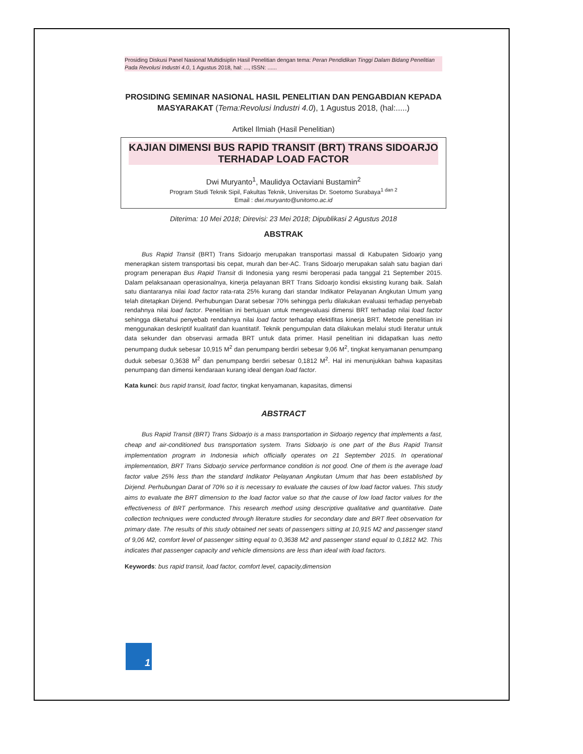Prosiding Diskusi Panel Nasional Multidisiplin Hasil Penelitian dengan tema: Peran Pendidikan Tinggi Dalam Bidang Penelitian Pada Revolusi Industri 4.0, 1 Agustus 2018, hal: ..., ISSN: ......
PROSIDING SEMINAR NASIONAL HASIL PENELITIAN DAN PENGABDIAN KEPADA MASYARAKAT (Tema:Revolusi Industri 4.0), 1 Agustus 2018, (hal:.....)
Artikel Ilmiah (Hasil Penelitian)
KAJIAN DIMENSI BUS RAPID TRANSIT (BRT) TRANS SIDOARJO
TERHADAP LOAD FACTOR
Dwi Muryanto<sup>1</sup>, Maulidya Octaviani Bustamin<sup>2</sup>
Program Studi Teknik Sipil, Fakultas Teknik, Universitas Dr. Soetomo Surabaya<sup>1 dan 2</sup>
Email : dwi.muryanto@unitomo.ac.id
Diterima: 10 Mei 2018; Direvisi: 23 Mei 2018; Dipublikasi 2 Agustus 2018
ABSTRAK
Bus Rapid Transit (BRT) Trans Sidoarjo merupakan transportasi massal di Kabupaten Sidoarjo yang menerapkan sistem transportasi bis cepat, murah dan ber-AC. Trans Sidoarjo merupakan salah satu bagian dari program penerapan Bus Rapid Transit di Indonesia yang resmi beroperasi pada tanggal 21 September 2015. Dalam pelaksanaan operasionalnya, kinerja pelayanan BRT Trans Sidoarjo kondisi eksisting kurang baik. Salah satu diantaranya nilai load factor rata-rata 25% kurang dari standar Indikator Pelayanan Angkutan Umum yang telah ditetapkan Dirjend. Perhubungan Darat sebesar 70% sehingga perlu dilakukan evaluasi terhadap penyebab rendahnya nilai load factor. Penelitian ini bertujuan untuk mengevaluasi dimensi BRT terhadap nilai load factor sehingga diketahui penyebab rendahnya nilai load factor terhadap efektifitas kinerja BRT. Metode penelitian ini menggunakan deskriptif kualitatif dan kuantitatif. Teknik pengumpulan data dilakukan melalui studi literatur untuk data sekunder dan observasi armada BRT untuk data primer. Hasil penelitian ini didapatkan luas netto penumpang duduk sebesar 10,915 M<sup>2</sup> dan penumpang berdiri sebesar 9,06 M<sup>2</sup>, tingkat kenyamanan penumpang duduk sebesar 0,3638 M<sup>2</sup> dan penumpang berdiri sebesar 0,1812 M<sup>2</sup>. Hal ini menunjukkan bahwa kapasitas penumpang dan dimensi kendaraan kurang ideal dengan load factor.
Kata kunci: bus rapid transit, load factor, tingkat kenyamanan, kapasitas, dimensi
ABSTRACT
Bus Rapid Transit (BRT) Trans Sidoarjo is a mass transportation in Sidoarjo regency that implements a fast, cheap and air-conditioned bus transportation system. Trans Sidoarjo is one part of the Bus Rapid Transit implementation program in Indonesia which officially operates on 21 September 2015. In operational implementation, BRT Trans Sidoarjo service performance condition is not good. One of them is the average load factor value 25% less than the standard Indikator Pelayanan Angkutan Umum that has been established by Dirjend. Perhubungan Darat of 70% so it is necessary to evaluate the causes of low load factor values. This study aims to evaluate the BRT dimension to the load factor value so that the cause of low load factor values for the effectiveness of BRT performance. This research method using descriptive qualitative and quantitative. Date collection techniques were conducted through literature studies for secondary date and BRT fleet observation for primary date. The results of this study obtained net seats of passengers sitting at 10,915 M2 and passenger stand of 9,06 M2, comfort level of passenger sitting equal to 0,3638 M2 and passenger stand equal to 0,1812 M2. This indicates that passenger capacity and vehicle dimensions are less than ideal with load factors.
Keywords: bus rapid transit, load factor, comfort level, capacity,dimension
1